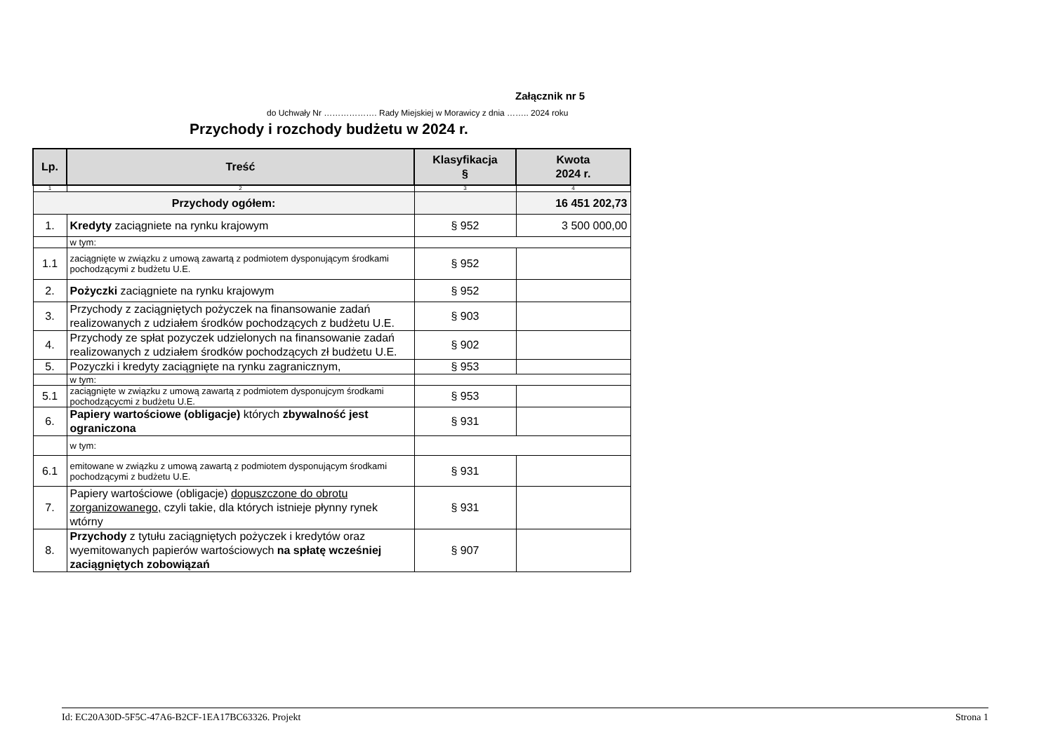Załącznik nr 5
do Uchwały Nr ………………. Rady Miejskiej w Morawicy z dnia …….. 2024 roku
Przychody i rozchody budżetu w 2024 r.
| Lp. | Treść | Klasyfikacja § | Kwota 2024 r. |
| --- | --- | --- | --- |
| 1 | 2 | 3 | 4 |
| Przychody ogółem: | | | 16 451 202,73 |
| 1. | Kredyty zaciągniete na rynku krajowym | § 952 | 3 500 000,00 |
| | w tym: | | |
| 1.1 | zaciągnięte w związku z umową zawartą z podmiotem dysponującym środkami pochodzącymi z budżetu U.E. | § 952 | |
| 2. | Pożyczki zaciągniete na rynku krajowym | § 952 | |
| 3. | Przychody z zaciągniętych pożyczek na finansowanie zadań realizowanych z udziałem środków pochodzących z budżetu U.E. | § 903 | |
| 4. | Przychody ze spłat pozyczek udzielonych na finansowanie zadań realizowanych z udziałem środków pochodzących zł budżetu U.E. | § 902 | |
| 5. | Pozyczki i kredyty zaciągnięte na rynku zagranicznym, | § 953 | |
| | w tym: | | |
| 5.1 | zaciągnięte w związku z umową zawartą z podmiotem dysponujcym środkami pochodzącycmi z budżetu U.E. | § 953 | |
| 6. | Papiery wartościowe (obligacje) których zbywalność jest ograniczona | § 931 | |
| | w tym: | | |
| 6.1 | emitowane w związku z umową zawartą z podmiotem dysponującym środkami pochodzącymi z budżetu U.E. | § 931 | |
| 7. | Papiery wartościowe (obligacje) dopuszczone do obrotu zorganizowanego, czyli takie, dla których istnieje płynny rynek wtórny | § 931 | |
| 8. | Przychody z tytułu zaciągniętych pożyczek i kredytów oraz wyemitowanych papierów wartościowych na spłatę wcześniej zaciągniętych zobowiązań | § 907 | |
Id: EC20A30D-5F5C-47A6-B2CF-1EA17BC63326. Projekt Strona 1